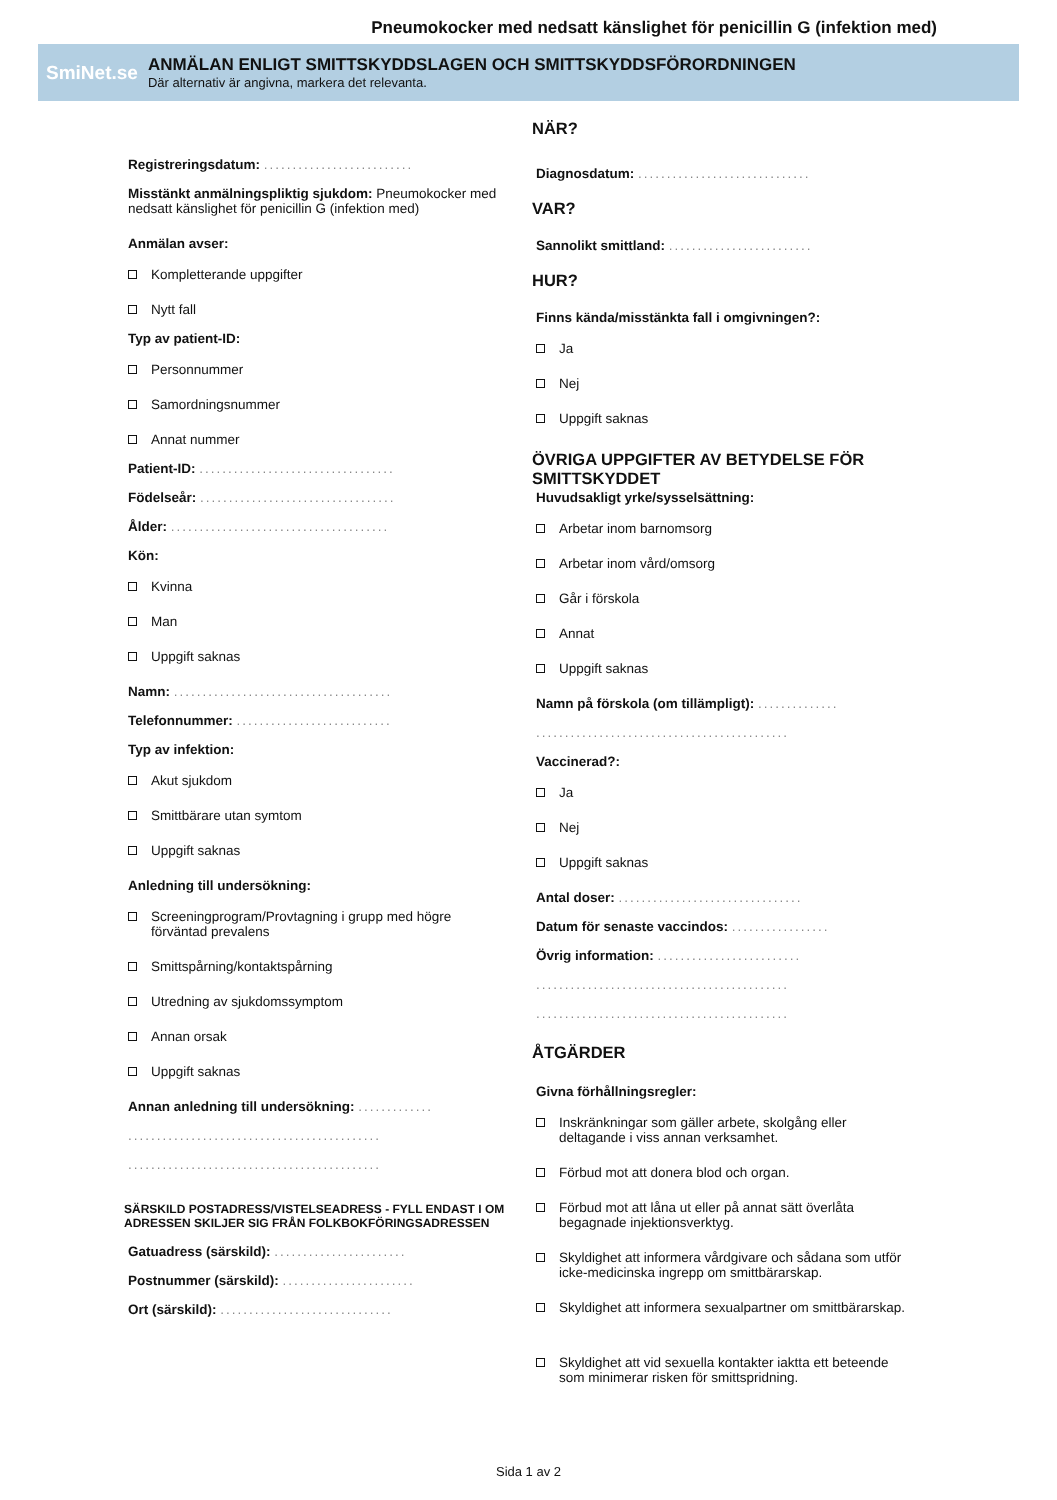Pneumokocker med nedsatt känslighet för penicillin G (infektion med)
SmiNet.se
ANMÄLAN ENLIGT SMITTSKYDDSLAGEN OCH SMITTSKYDDSFÖRORDNINGEN
Där alternativ är angivna, markera det relevanta.
Registreringsdatum: ..........................
Misstänkt anmälningspliktig sjukdom: Pneumokocker med nedsatt känslighet för penicillin G (infektion med)
Anmälan avser:
Kompletterande uppgifter
Nytt fall
Typ av patient-ID:
Personnummer
Samordningsnummer
Annat nummer
Patient-ID: ..................................
Födelseår: ..................................
Ålder: ......................................
Kön:
Kvinna
Man
Uppgift saknas
Namn: ......................................
Telefonnummer: ...........................
Typ av infektion:
Akut sjukdom
Smittbärare utan symtom
Uppgift saknas
Anledning till undersökning:
Screeningprogram/Provtagning i grupp med högre
förväntad prevalens
Smittspårning/kontaktspårning
Utredning av sjukdomssymptom
Annan orsak
Uppgift saknas
Annan anledning till undersökning: .............
............................................
............................................
SÄRSKILD POSTADRESS/VISTELSEADRESS - FYLL ENDAST I OM ADRESSEN SKILJER SIG FRÅN FOLKBOKFÖRINGSADRESSEN
Gatuadress (särskild): .......................
Postnummer (särskild): .......................
Ort (särskild): ..............................
NÄR?
Diagnosdatum: ..............................
VAR?
Sannolikt smittland: .........................
HUR?
Finns kända/misstänkta fall i omgivningen?:
Ja
Nej
Uppgift saknas
ÖVRIGA UPPGIFTER AV BETYDELSE FÖR SMITTSKYDDET
Huvudsakligt yrke/sysselsättning:
Arbetar inom barnomsorg
Arbetar inom vård/omsorg
Går i förskola
Annat
Uppgift saknas
Namn på förskola (om tillämpligt): ..............
............................................
Vaccinerad?:
Ja
Nej
Uppgift saknas
Antal doser: ................................
Datum för senaste vaccindos: .................
Övrig information: .........................
............................................
............................................
ÅTGÄRDER
Givna förhållningsregler:
Inskränkningar som gäller arbete, skolgång eller
deltagande i viss annan verksamhet.
Förbud mot att donera blod och organ.
Förbud mot att låna ut eller på annat sätt överlåta
begagnade injektionsverktyg.
Skyldighet att informera vårdgivare och sådana som utför
icke-medicinska ingrepp om smittbärarskap.
Skyldighet att informera sexualpartner om smittbärarskap.
Skyldighet att vid sexuella kontakter iaktta ett beteende
som minimerar risken för smittspridning.
Sida 1 av 2